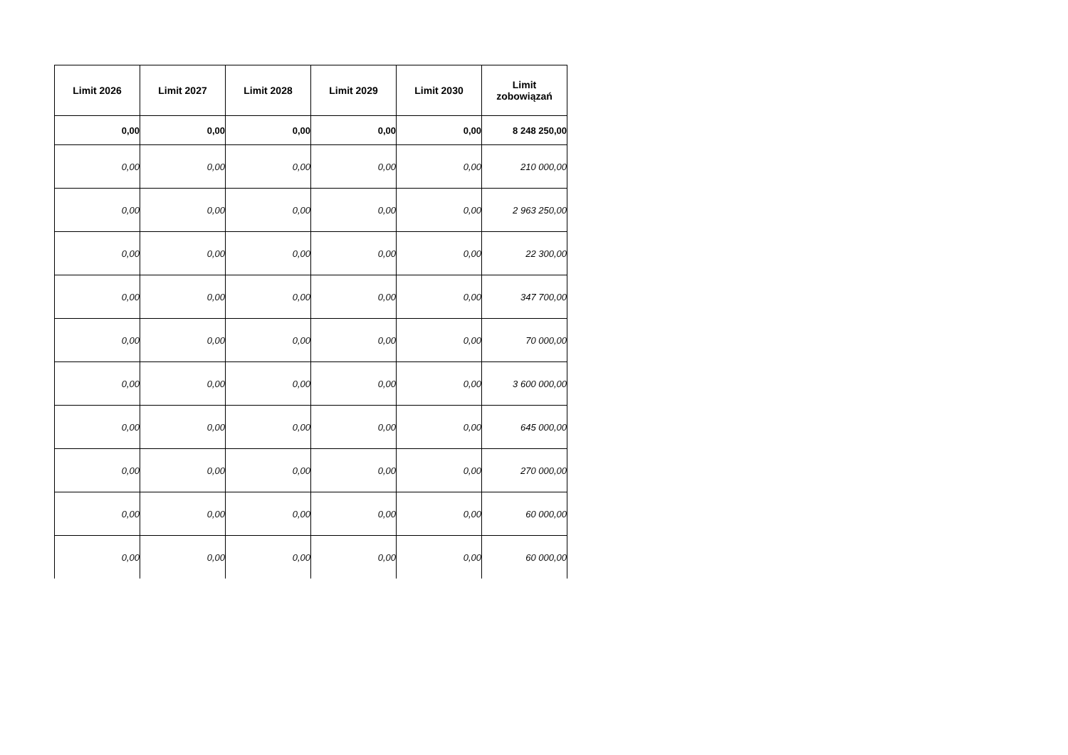| Limit 2026 | Limit 2027 | Limit 2028 | Limit 2029 | Limit 2030 | Limit zobowiązań |
| --- | --- | --- | --- | --- | --- |
| 0,00 | 0,00 | 0,00 | 0,00 | 0,00 | 8 248 250,00 |
| 0,00 | 0,00 | 0,00 | 0,00 | 0,00 | 210 000,00 |
| 0,00 | 0,00 | 0,00 | 0,00 | 0,00 | 2 963 250,00 |
| 0,00 | 0,00 | 0,00 | 0,00 | 0,00 | 22 300,00 |
| 0,00 | 0,00 | 0,00 | 0,00 | 0,00 | 347 700,00 |
| 0,00 | 0,00 | 0,00 | 0,00 | 0,00 | 70 000,00 |
| 0,00 | 0,00 | 0,00 | 0,00 | 0,00 | 3 600 000,00 |
| 0,00 | 0,00 | 0,00 | 0,00 | 0,00 | 645 000,00 |
| 0,00 | 0,00 | 0,00 | 0,00 | 0,00 | 270 000,00 |
| 0,00 | 0,00 | 0,00 | 0,00 | 0,00 | 60 000,00 |
| 0,00 | 0,00 | 0,00 | 0,00 | 0,00 | 60 000,00 |